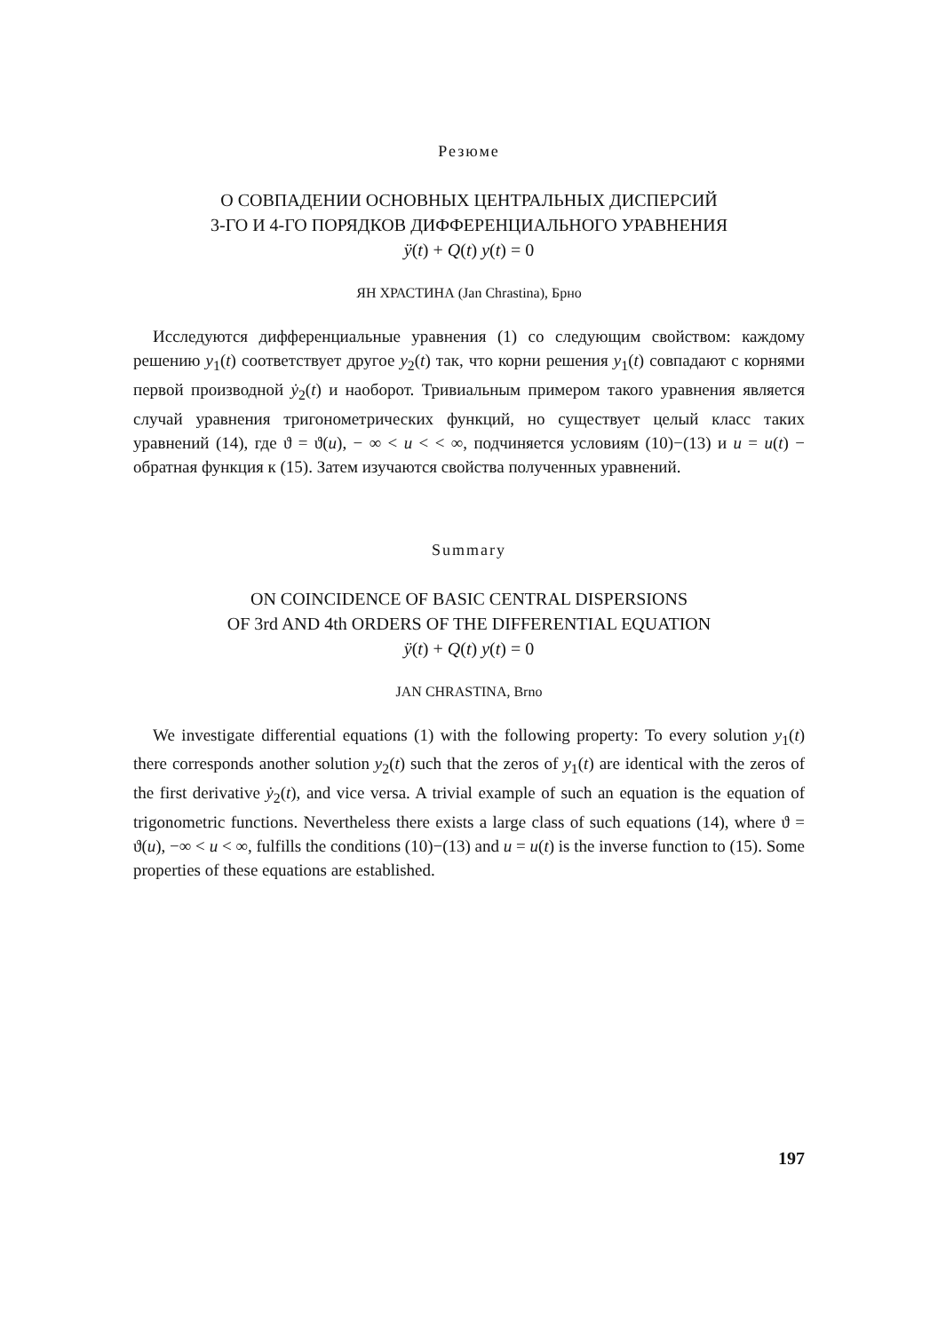Резюме
О СОВПАДЕНИИ ОСНОВНЫХ ЦЕНТРАЛЬНЫХ ДИСПЕРСИЙ
3-ГО И 4-ГО ПОРЯДКОВ ДИФФЕРЕНЦИАЛЬНОГО УРАВНЕНИЯ
ÿ(t) + Q(t) y(t) = 0
ЯН ХРАСТИНА (Jan Chrastina), Брно
Исследуются дифференциальные уравнения (1) со следующим свойством: каждому решению y<sub>1</sub>(t) соответствует другое y<sub>2</sub>(t) так, что корни решения y<sub>1</sub>(t) совпадают с корнями первой производной ẏ<sub>2</sub>(t) и наоборот. Тривиальным примером такого уравнения является случай уравнения тригонометрических функций, но существует целый класс таких уравнений (14), где ϑ = ϑ(u), − ∞ < u < < ∞, подчиняется условиям (10)−(13) и u = u(t) − обратная функция к (15). Затем изучаются свойства полученных уравнений.
Summary
ON COINCIDENCE OF BASIC CENTRAL DISPERSIONS
OF 3rd AND 4th ORDERS OF THE DIFFERENTIAL EQUATION
ÿ(t) + Q(t) y(t) = 0
JAN CHRASTINA, Brno
We investigate differential equations (1) with the following property: To every solution y<sub>1</sub>(t) there corresponds another solution y<sub>2</sub>(t) such that the zeros of y<sub>1</sub>(t) are identical with the zeros of the first derivative ẏ<sub>2</sub>(t), and vice versa. A trivial example of such an equation is the equation of trigonometric functions. Nevertheless there exists a large class of such equations (14), where ϑ = ϑ(u), −∞ < u < ∞, fulfills the conditions (10)−(13) and u = u(t) is the inverse function to (15). Some properties of these equations are established.
197